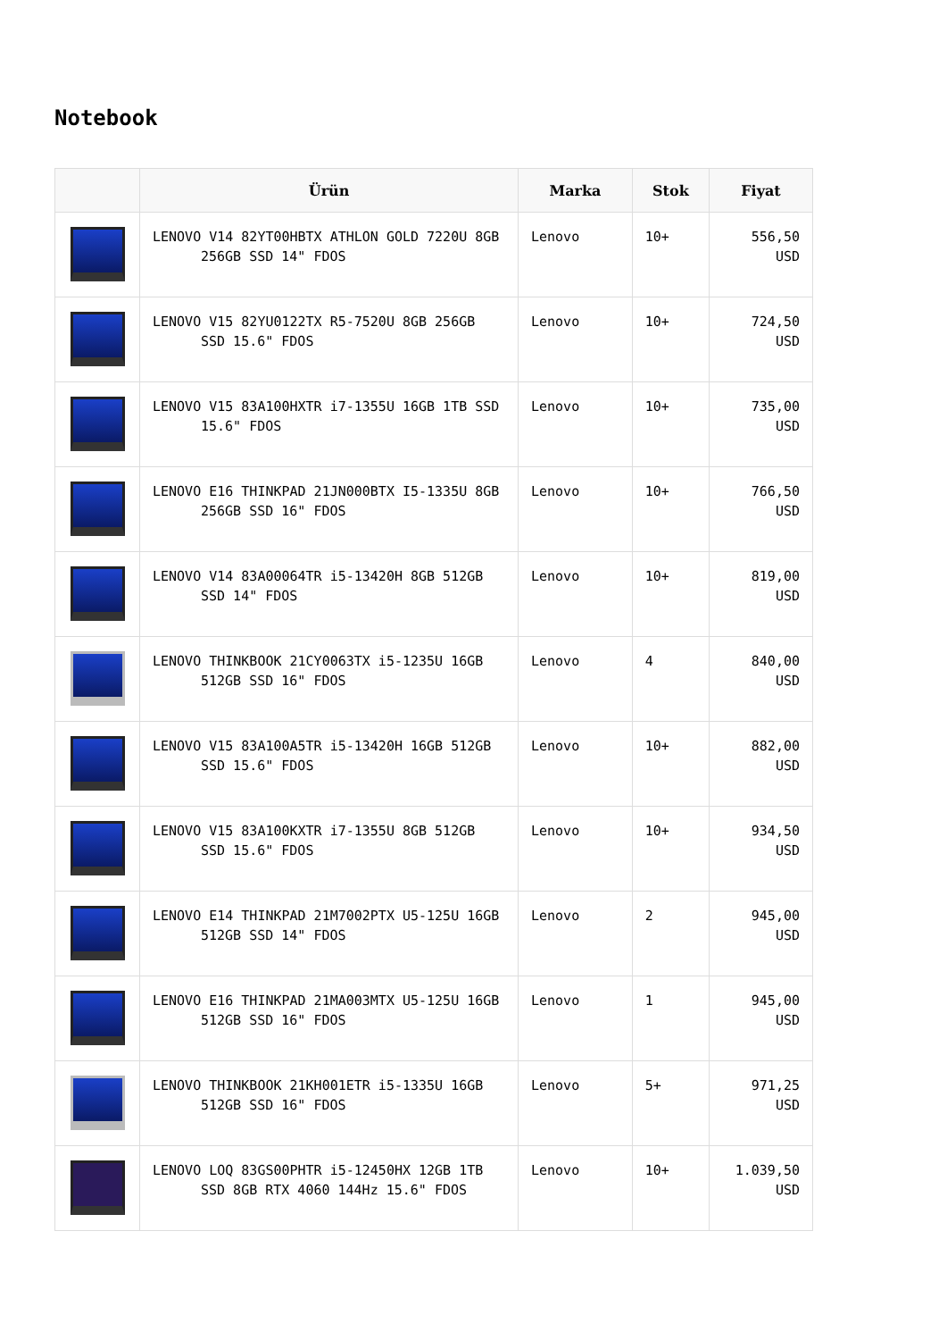Notebook
| | Ürün | Marka | Stok | Fiyat |
| --- | --- | --- | --- | --- |
| | LENOVO V14 82YT00HBTX ATHLON GOLD 7220U 8GB 256GB SSD 14" FDOS | Lenovo | 10+ | 556,50 USD |
| | LENOVO V15 82YU0122TX R5-7520U 8GB 256GB SSD 15.6" FDOS | Lenovo | 10+ | 724,50 USD |
| | LENOVO V15 83A100HXTR i7-1355U 16GB 1TB SSD 15.6" FDOS | Lenovo | 10+ | 735,00 USD |
| | LENOVO E16 THINKPAD 21JN000BTX I5-1335U 8GB 256GB SSD 16" FDOS | Lenovo | 10+ | 766,50 USD |
| | LENOVO V14 83A00064TR i5-13420H 8GB 512GB SSD 14" FDOS | Lenovo | 10+ | 819,00 USD |
| | LENOVO THINKBOOK 21CY0063TX i5-1235U 16GB 512GB SSD 16" FDOS | Lenovo | 4 | 840,00 USD |
| | LENOVO V15 83A100A5TR i5-13420H 16GB 512GB SSD 15.6" FDOS | Lenovo | 10+ | 882,00 USD |
| | LENOVO V15 83A100KXTR i7-1355U 8GB 512GB SSD 15.6" FDOS | Lenovo | 10+ | 934,50 USD |
| | LENOVO E14 THINKPAD 21M7002PTX U5-125U 16GB 512GB SSD 14" FDOS | Lenovo | 2 | 945,00 USD |
| | LENOVO E16 THINKPAD 21MA003MTX U5-125U 16GB 512GB SSD 16" FDOS | Lenovo | 1 | 945,00 USD |
| | LENOVO THINKBOOK 21KH001ETR i5-1335U 16GB 512GB SSD 16" FDOS | Lenovo | 5+ | 971,25 USD |
| | LENOVO LOQ 83GS00PHTR i5-12450HX 12GB 1TB SSD 8GB RTX 4060 144Hz 15.6" FDOS | Lenovo | 10+ | 1.039,50 USD |